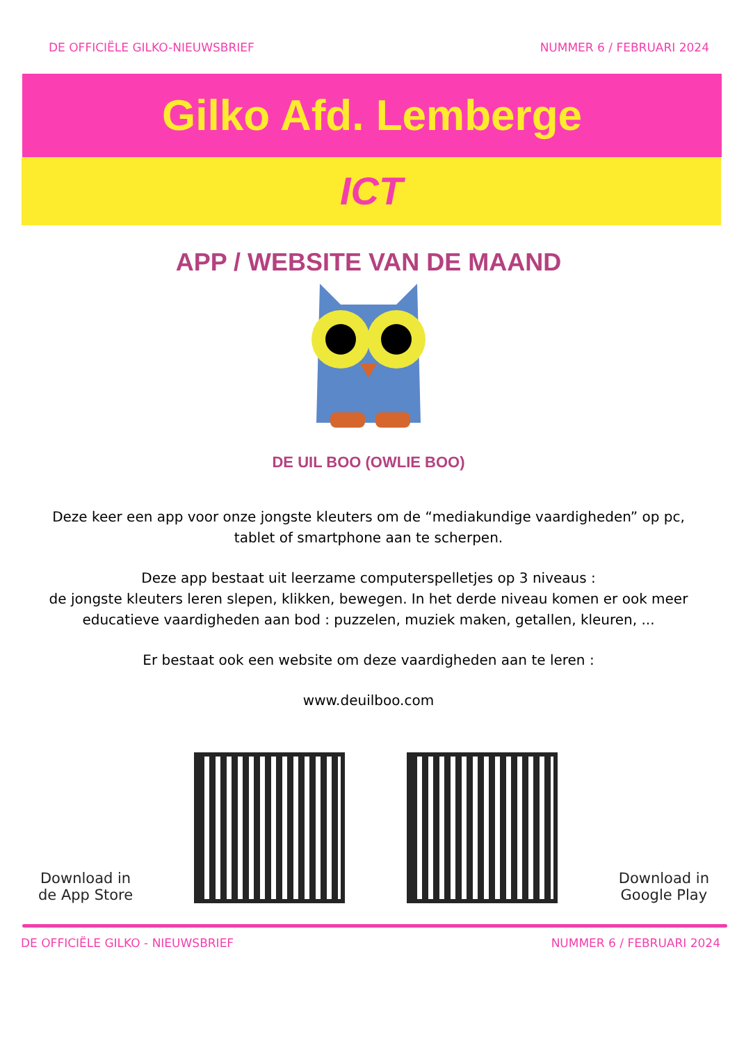DE OFFICIËLE GILKO-NIEUWSBRIEF NUMMER 6 / FEBRUARI 2024
Gilko Afd. Lemberge
ICT
APP / WEBSITE VAN DE MAAND
DE UIL BOO (OWLIE BOO)
Deze keer een app voor onze jongste kleuters om de “mediakundige vaardigheden” op pc, tablet of smartphone aan te scherpen.
Deze app bestaat uit leerzame computerspelletjes op 3 niveaus :
de jongste kleuters leren slepen, klikken, bewegen. In het derde niveau komen er ook meer educatieve vaardigheden aan bod : puzzelen, muziek maken, getallen, kleuren, ...
Er bestaat ook een website om deze vaardigheden aan te leren :
www.deuilboo.com
Download in
de App Store
Download in
Google Play
DE OFFICIËLE GILKO - NIEUWSBRIEF NUMMER 6 / FEBRUARI 2024